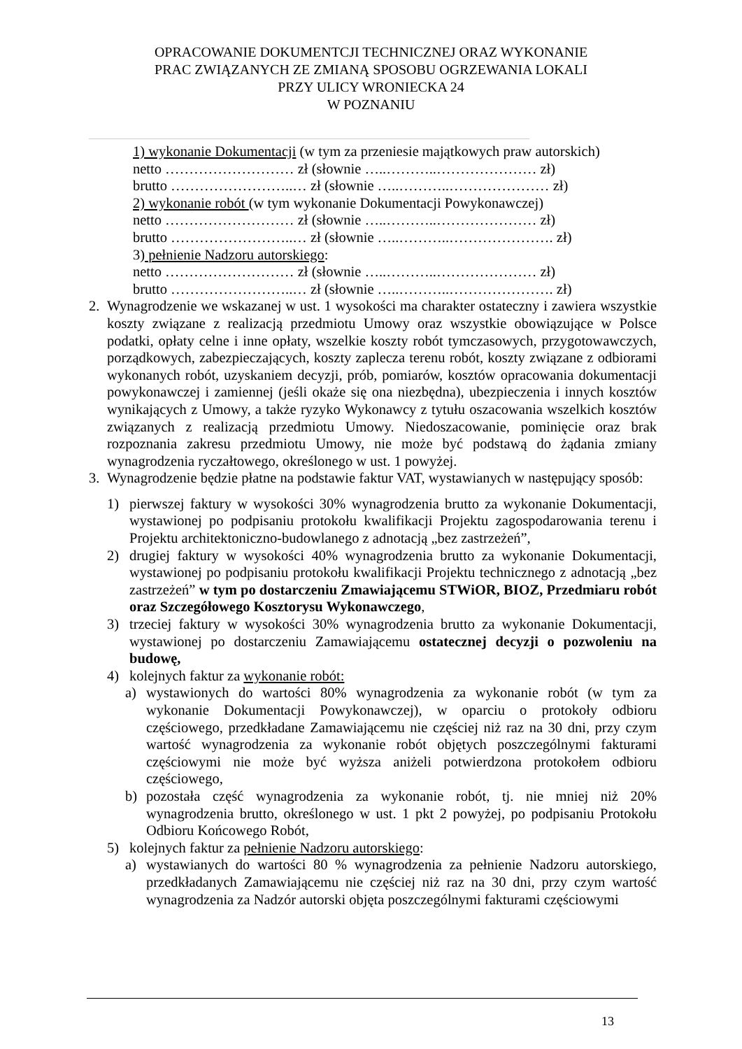OPRACOWANIE DOKUMENTCJI TECHNICZNEJ ORAZ WYKONANIE
PRAC ZWIĄZANYCH ZE ZMIANĄ SPOSOBU OGRZEWANIA LOKALI
PRZY ULICY WRONIECKA 24
W POZNANIU
1) wykonanie Dokumentacji (w tym za przeniesie majątkowych praw autorskich)
netto ……………………… zł (słownie …..………..………………… zł)
brutto ……………………..… zł (słownie …..………..………………… zł)
2) wykonanie robót (w tym wykonanie Dokumentacji Powykonawczej)
netto ……………………… zł (słownie …..………..………………… zł)
brutto ……………………..… zł (słownie …..………..…………………. zł)
3) pełnienie Nadzoru autorskiego:
netto ……………………… zł (słownie …..………..………………… zł)
brutto ……………………..… zł (słownie …..………..…………………. zł)
2. Wynagrodzenie we wskazanej w ust. 1 wysokości ma charakter ostateczny i zawiera wszystkie koszty związane z realizacją przedmiotu Umowy oraz wszystkie obowiązujące w Polsce podatki, opłaty celne i inne opłaty, wszelkie koszty robót tymczasowych, przygotowawczych, porządkowych, zabezpieczających, koszty zaplecza terenu robót, koszty związane z odbiorami wykonanych robót, uzyskaniem decyzji, prób, pomiarów, kosztów opracowania dokumentacji powykonawczej i zamiennej (jeśli okaże się ona niezbędna), ubezpieczenia i innych kosztów wynikających z Umowy, a także ryzyko Wykonawcy z tytułu oszacowania wszelkich kosztów związanych z realizacją przedmiotu Umowy. Niedoszacowanie, pominięcie oraz brak rozpoznania zakresu przedmiotu Umowy, nie może być podstawą do żądania zmiany wynagrodzenia ryczałtowego, określonego w ust. 1 powyżej.
3. Wynagrodzenie będzie płatne na podstawie faktur VAT, wystawianych w następujący sposób:
1) pierwszej faktury w wysokości 30% wynagrodzenia brutto za wykonanie Dokumentacji, wystawionej po podpisaniu protokołu kwalifikacji Projektu zagospodarowania terenu i Projektu architektoniczno-budowlanego z adnotacją „bez zastrzeżeń”,
2) drugiej faktury w wysokości 40% wynagrodzenia brutto za wykonanie Dokumentacji, wystawionej po podpisaniu protokołu kwalifikacji Projektu technicznego z adnotacją „bez zastrzeżeń” w tym po dostarczeniu Zmawiającemu STWiOR, BIOZ, Przedmiaru robót oraz Szczegółowego Kosztorysu Wykonawczego,
3) trzeciej faktury w wysokości 30% wynagrodzenia brutto za wykonanie Dokumentacji, wystawionej po dostarczeniu Zamawiającemu ostatecznej decyzji o pozwoleniu na budowę,
4) kolejnych faktur za wykonanie robót:
a) wystawionych do wartości 80% wynagrodzenia za wykonanie robót (w tym za wykonanie Dokumentacji Powykonawczej), w oparciu o protokoły odbioru częściowego, przedkładane Zamawiającemu nie częściej niż raz na 30 dni, przy czym wartość wynagrodzenia za wykonanie robót objętych poszczególnymi fakturami częściowymi nie może być wyższa aniżeli potwierdzona protokołem odbioru częściowego,
b) pozostała część wynagrodzenia za wykonanie robót, tj. nie mniej niż 20% wynagrodzenia brutto, określonego w ust. 1 pkt 2 powyżej, po podpisaniu Protokołu Odbioru Końcowego Robót,
5) kolejnych faktur za pełnienie Nadzoru autorskiego:
a) wystawianych do wartości 80 % wynagrodzenia za pełnienie Nadzoru autorskiego, przedkładanych Zamawiającemu nie częściej niż raz na 30 dni, przy czym wartość wynagrodzenia za Nadzór autorski objęta poszczególnymi fakturami częściowymi
13